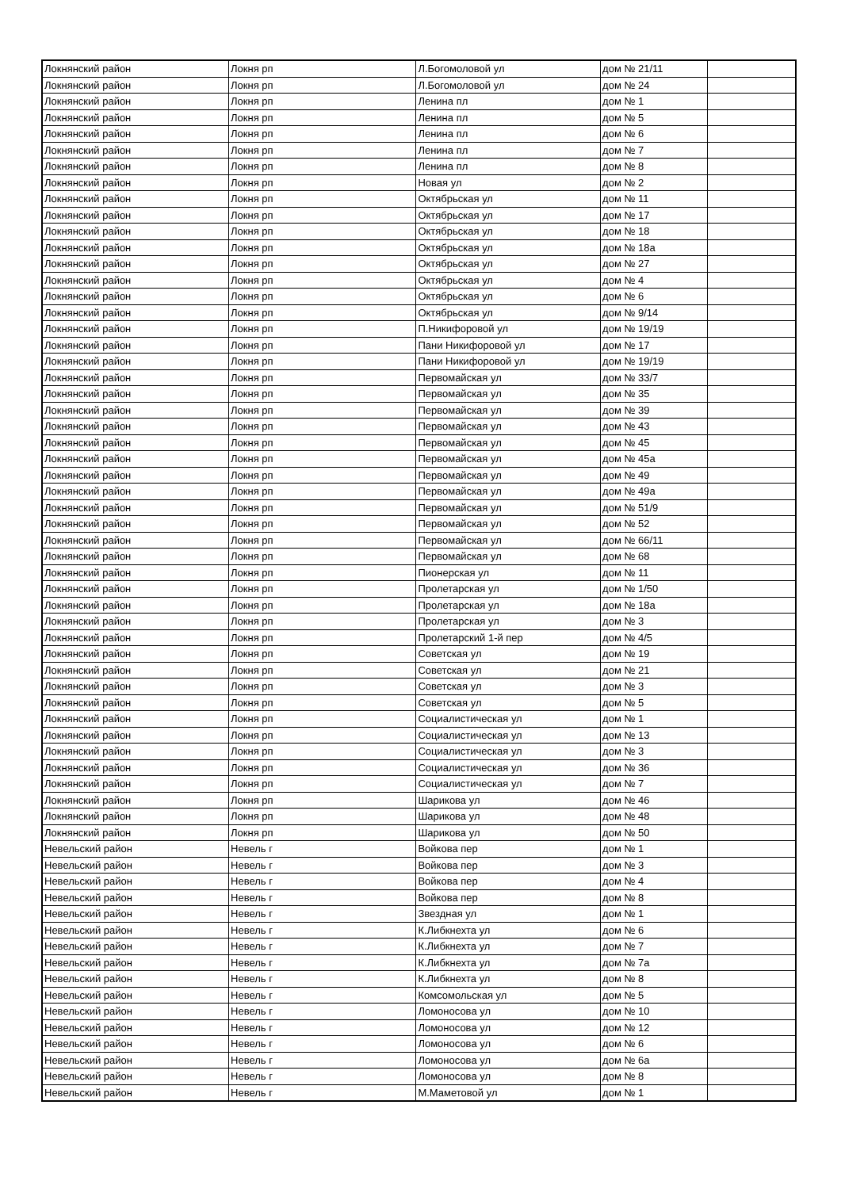| Локнянский район | Локня рп | Л.Богомоловой ул | дом № 21/11 | |
| Локнянский район | Локня рп | Л.Богомоловой ул | дом № 24 | |
| Локнянский район | Локня рп | Ленина пл | дом № 1 | |
| Локнянский район | Локня рп | Ленина пл | дом № 5 | |
| Локнянский район | Локня рп | Ленина пл | дом № 6 | |
| Локнянский район | Локня рп | Ленина пл | дом № 7 | |
| Локнянский район | Локня рп | Ленина пл | дом № 8 | |
| Локнянский район | Локня рп | Новая ул | дом № 2 | |
| Локнянский район | Локня рп | Октябрьская ул | дом № 11 | |
| Локнянский район | Локня рп | Октябрьская ул | дом № 17 | |
| Локнянский район | Локня рп | Октябрьская ул | дом № 18 | |
| Локнянский район | Локня рп | Октябрьская ул | дом № 18а | |
| Локнянский район | Локня рп | Октябрьская ул | дом № 27 | |
| Локнянский район | Локня рп | Октябрьская ул | дом № 4 | |
| Локнянский район | Локня рп | Октябрьская ул | дом № 6 | |
| Локнянский район | Локня рп | Октябрьская ул | дом № 9/14 | |
| Локнянский район | Локня рп | П.Никифоровой ул | дом № 19/19 | |
| Локнянский район | Локня рп | Пани Никифоровой ул | дом № 17 | |
| Локнянский район | Локня рп | Пани Никифоровой ул | дом № 19/19 | |
| Локнянский район | Локня рп | Первомайская ул | дом № 33/7 | |
| Локнянский район | Локня рп | Первомайская ул | дом № 35 | |
| Локнянский район | Локня рп | Первомайская ул | дом № 39 | |
| Локнянский район | Локня рп | Первомайская ул | дом № 43 | |
| Локнянский район | Локня рп | Первомайская ул | дом № 45 | |
| Локнянский район | Локня рп | Первомайская ул | дом № 45а | |
| Локнянский район | Локня рп | Первомайская ул | дом № 49 | |
| Локнянский район | Локня рп | Первомайская ул | дом № 49а | |
| Локнянский район | Локня рп | Первомайская ул | дом № 51/9 | |
| Локнянский район | Локня рп | Первомайская ул | дом № 52 | |
| Локнянский район | Локня рп | Первомайская ул | дом № 66/11 | |
| Локнянский район | Локня рп | Первомайская ул | дом № 68 | |
| Локнянский район | Локня рп | Пионерская ул | дом № 11 | |
| Локнянский район | Локня рп | Пролетарская ул | дом № 1/50 | |
| Локнянский район | Локня рп | Пролетарская ул | дом № 18а | |
| Локнянский район | Локня рп | Пролетарская ул | дом № 3 | |
| Локнянский район | Локня рп | Пролетарский 1-й пер | дом № 4/5 | |
| Локнянский район | Локня рп | Советская ул | дом № 19 | |
| Локнянский район | Локня рп | Советская ул | дом № 21 | |
| Локнянский район | Локня рп | Советская ул | дом № 3 | |
| Локнянский район | Локня рп | Советская ул | дом № 5 | |
| Локнянский район | Локня рп | Социалистическая ул | дом № 1 | |
| Локнянский район | Локня рп | Социалистическая ул | дом № 13 | |
| Локнянский район | Локня рп | Социалистическая ул | дом № 3 | |
| Локнянский район | Локня рп | Социалистическая ул | дом № 36 | |
| Локнянский район | Локня рп | Социалистическая ул | дом № 7 | |
| Локнянский район | Локня рп | Шарикова ул | дом № 46 | |
| Локнянский район | Локня рп | Шарикова ул | дом № 48 | |
| Локнянский район | Локня рп | Шарикова ул | дом № 50 | |
| Невельский район | Невель г | Войкова пер | дом № 1 | |
| Невельский район | Невель г | Войкова пер | дом № 3 | |
| Невельский район | Невель г | Войкова пер | дом № 4 | |
| Невельский район | Невель г | Войкова пер | дом № 8 | |
| Невельский район | Невель г | Звездная ул | дом № 1 | |
| Невельский район | Невель г | К.Либкнехта ул | дом № 6 | |
| Невельский район | Невель г | К.Либкнехта ул | дом № 7 | |
| Невельский район | Невель г | К.Либкнехта ул | дом № 7а | |
| Невельский район | Невель г | К.Либкнехта ул | дом № 8 | |
| Невельский район | Невель г | Комсомольская ул | дом № 5 | |
| Невельский район | Невель г | Ломоносова ул | дом № 10 | |
| Невельский район | Невель г | Ломоносова ул | дом № 12 | |
| Невельский район | Невель г | Ломоносова ул | дом № 6 | |
| Невельский район | Невель г | Ломоносова ул | дом № 6а | |
| Невельский район | Невель г | Ломоносова ул | дом № 8 | |
| Невельский район | Невель г | М.Маметовой ул | дом № 1 | |